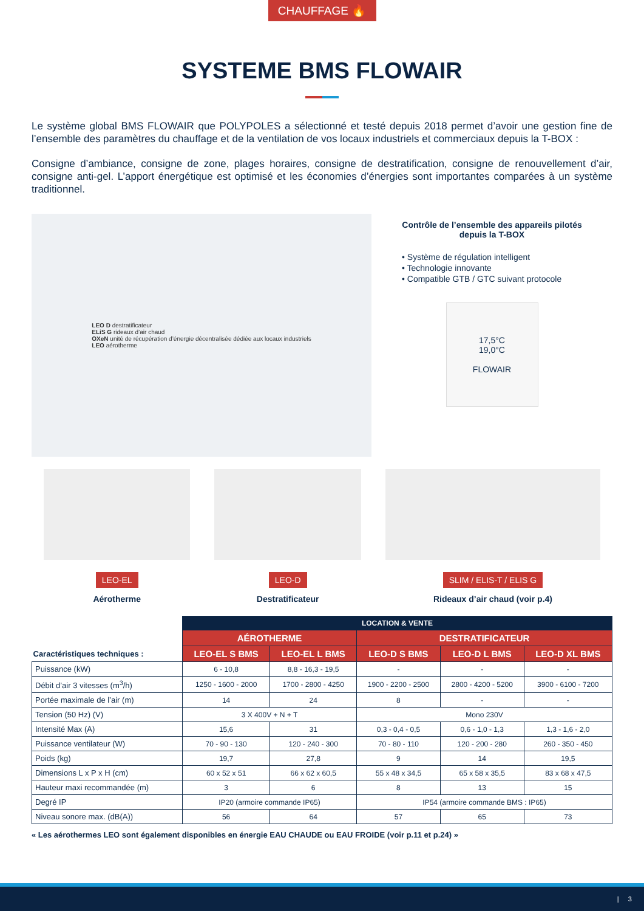CHAUFFAGE 🔥
SYSTEME BMS FLOWAIR
Le système global BMS FLOWAIR que POLYPOLES a sélectionné et testé depuis 2018 permet d’avoir une gestion fine de l’ensemble des paramètres du chauffage et de la ventilation de vos locaux industriels et commerciaux depuis la T-BOX :
Consigne d’ambiance, consigne de zone, plages horaires, consigne de destratification, consigne de renouvellement d’air, consigne anti-gel. L’apport énergétique est optimisé et les économies d’énergies sont importantes comparées à un système traditionnel.
LEO D destratificateur
ELiS G rideaux d’air chaud
OXeN unité de récupération d’énergie décentralisée dédiée aux locaux industriels
LEO aérotherme
Contrôle de l’ensemble des appareils pilotés
depuis la T-BOX
• Système de régulation intelligent
• Technologie innovante
• Compatible GTB / GTC suivant protocole
17,5°C
19,0°C
FLOWAIR
LEO-EL
Aérotherme
LEO-D
Destratificateur
SLIM / ELIS-T / ELIS G
Rideaux d’air chaud (voir p.4)
| | LOCATION & VENTE | | | | |
| --- | --- | --- | --- | --- | --- |
| | AÉROTHERME | | DESTRATIFICATEUR | | |
| Caractéristiques techniques : | LEO-EL S BMS | LEO-EL L BMS | LEO-D S BMS | LEO-D L BMS | LEO-D XL BMS |
| Puissance (kW) | 6 - 10,8 | 8,8 - 16,3 - 19,5 | - | - | - |
| Débit d’air 3 vitesses (m<sup>3</sup>/h) | 1250 - 1600 - 2000 | 1700 - 2800 - 4250 | 1900 - 2200 - 2500 | 2800 - 4200 - 5200 | 3900 - 6100 - 7200 |
| Portée maximale de l’air (m) | 14 | 24 | 8 | - | - |
| Tension (50 Hz) (V) | 3 X 400V + N + T | | Mono 230V | | |
| Intensité Max (A) | 15,6 | 31 | 0,3 - 0,4 - 0,5 | 0,6 - 1,0 - 1,3 | 1,3 - 1,6 - 2,0 |
| Puissance ventilateur (W) | 70 - 90 - 130 | 120 - 240 - 300 | 70 - 80 - 110 | 120 - 200 - 280 | 260 - 350 - 450 |
| Poids (kg) | 19,7 | 27,8 | 9 | 14 | 19,5 |
| Dimensions L x P x H (cm) | 60 x 52 x 51 | 66 x 62 x 60,5 | 55 x 48 x 34,5 | 65 x 58 x 35,5 | 83 x 68 x 47,5 |
| Hauteur maxi recommandée (m) | 3 | 6 | 8 | 13 | 15 |
| Degré IP | IP20 (armoire commande IP65) | | IP54 (armoire commande BMS : IP65) | | |
| Niveau sonore max. (dB(A)) | 56 | 64 | 57 | 65 | 73 |
« Les aérothermes LEO sont également disponibles en énergie EAU CHAUDE ou EAU FROIDE (voir p.11 et p.24) »
| 3